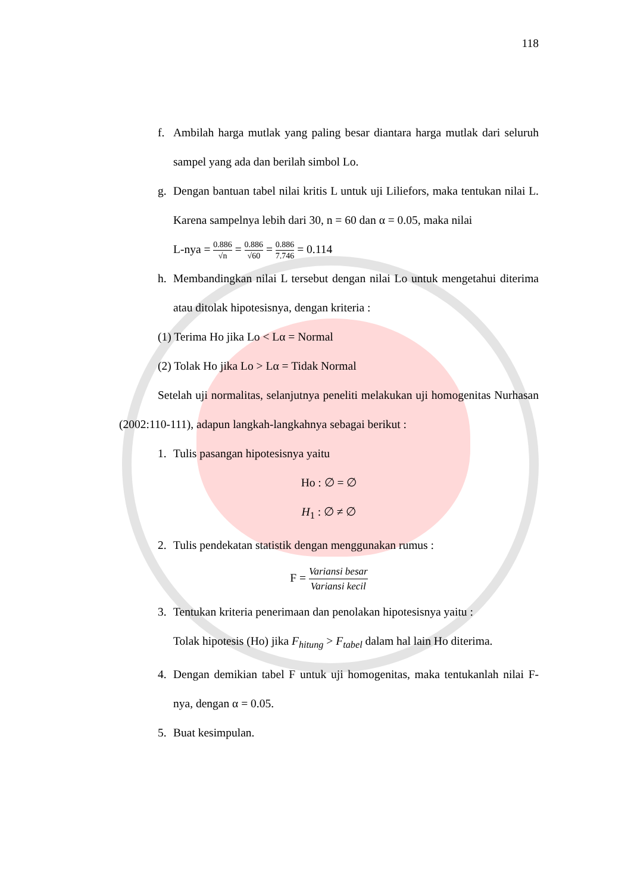118
f. Ambilah harga mutlak yang paling besar diantara harga mutlak dari seluruh sampel yang ada dan berilah simbol Lo.
g. Dengan bantuan tabel nilai kritis L untuk uji Liliefors, maka tentukan nilai L. Karena sampelnya lebih dari 30, n = 60 dan α = 0.05, maka nilai
L-nya = 0.886 √n = 0.886 √60 = 0.886 7.746 = 0.114
h. Membandingkan nilai L tersebut dengan nilai Lo untuk mengetahui diterima atau ditolak hipotesisnya, dengan kriteria :
(1) Terima Ho jika Lo < Lα = Normal
(2) Tolak Ho jika Lo > Lα = Tidak Normal
Setelah uji normalitas, selanjutnya peneliti melakukan uji homogenitas Nurhasan (2002:110-111), adapun langkah-langkahnya sebagai berikut :
1. Tulis pasangan hipotesisnya yaitu
Ho : ∅ = ∅
H<sub>1</sub> : ∅ ≠ ∅
2. Tulis pendekatan statistik dengan menggunakan rumus :
F = Variansi besar Variansi kecil
3. Tentukan kriteria penerimaan dan penolakan hipotesisnya yaitu :
Tolak hipotesis (Ho) jika F<sub>hitung</sub> > F<sub>tabel</sub> dalam hal lain Ho diterima.
4. Dengan demikian tabel F untuk uji homogenitas, maka tentukanlah nilai F-nya, dengan α = 0.05.
5. Buat kesimpulan.